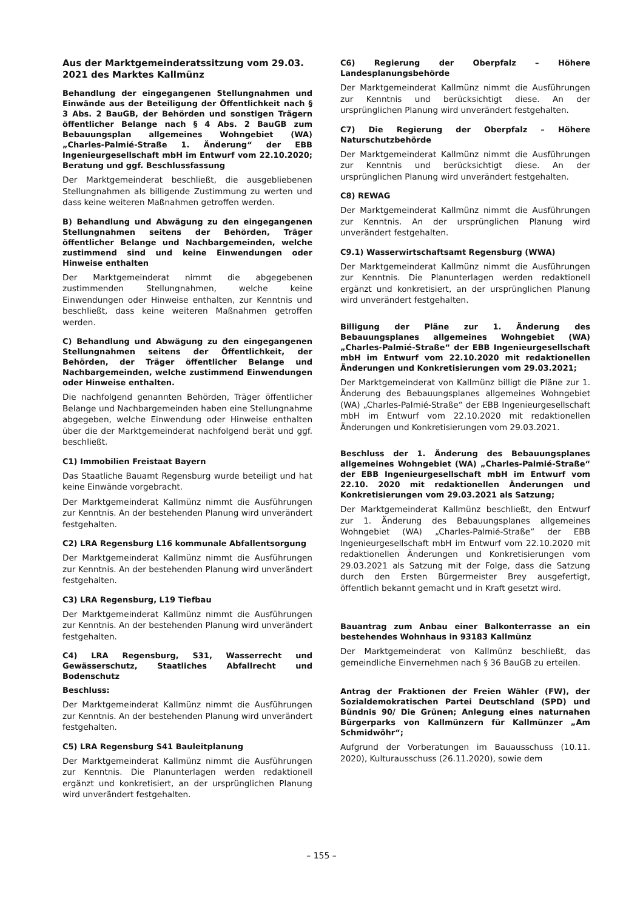Aus der Marktgemeinderatssitzung vom 29.03. 2021 des Marktes Kallmünz
Behandlung der eingegangenen Stellungnahmen und Einwände aus der Beteiligung der Öffentlichkeit nach § 3 Abs. 2 BauGB, der Behörden und sonstigen Trägern öffentlicher Belange nach § 4 Abs. 2 BauGB zum Bebauungsplan allgemeines Wohngebiet (WA) „Charles-Palmié-Straße 1. Änderung“ der EBB Ingenieurgesellschaft mbH im Entwurf vom 22.10.2020; Beratung und ggf. Beschlussfassung
Der Marktgemeinderat beschließt, die ausgebliebenen Stellungnahmen als billigende Zustimmung zu werten und dass keine weiteren Maßnahmen getroffen werden.
B) Behandlung und Abwägung zu den eingegangenen Stellungnahmen seitens der Behörden, Träger öffentlicher Belange und Nachbargemeinden, welche zustimmend sind und keine Einwendungen oder Hinweise enthalten
Der Marktgemeinderat nimmt die abgegebenen zustimmenden Stellungnahmen, welche keine Einwendungen oder Hinweise enthalten, zur Kenntnis und beschließt, dass keine weiteren Maßnahmen getroffen werden.
C) Behandlung und Abwägung zu den eingegangenen Stellungnahmen seitens der Öffentlichkeit, der Behörden, der Träger öffentlicher Belange und Nachbargemeinden, welche zustimmend Einwendungen oder Hinweise enthalten.
Die nachfolgend genannten Behörden, Träger öffentlicher Belange und Nachbargemeinden haben eine Stellungnahme abgegeben, welche Einwendung oder Hinweise enthalten über die der Marktgemeinderat nachfolgend berät und ggf. beschließt.
C1) Immobilien Freistaat Bayern
Das Staatliche Bauamt Regensburg wurde beteiligt und hat keine Einwände vorgebracht.
Der Marktgemeinderat Kallmünz nimmt die Ausführungen zur Kenntnis. An der bestehenden Planung wird unverändert festgehalten.
C2) LRA Regensburg L16 kommunale Abfallentsorgung
Der Marktgemeinderat Kallmünz nimmt die Ausführungen zur Kenntnis. An der bestehenden Planung wird unverändert festgehalten.
C3) LRA Regensburg, L19 Tiefbau
Der Marktgemeinderat Kallmünz nimmt die Ausführungen zur Kenntnis. An der bestehenden Planung wird unverändert festgehalten.
C4) LRA Regensburg, S31, Wasserrecht und Gewässerschutz, Staatliches Abfallrecht und Bodenschutz
Beschluss:
Der Marktgemeinderat Kallmünz nimmt die Ausführungen zur Kenntnis. An der bestehenden Planung wird unverändert festgehalten.
C5) LRA Regensburg S41 Bauleitplanung
Der Marktgemeinderat Kallmünz nimmt die Ausführungen zur Kenntnis. Die Planunterlagen werden redaktionell ergänzt und konkretisiert, an der ursprünglichen Planung wird unverändert festgehalten.
C6) Regierung der Oberpfalz – Höhere Landesplanungsbehörde
Der Marktgemeinderat Kallmünz nimmt die Ausführungen zur Kenntnis und berücksichtigt diese. An der ursprünglichen Planung wird unverändert festgehalten.
C7) Die Regierung der Oberpfalz – Höhere Naturschutzbehörde
Der Marktgemeinderat Kallmünz nimmt die Ausführungen zur Kenntnis und berücksichtigt diese. An der ursprünglichen Planung wird unverändert festgehalten.
C8) REWAG
Der Marktgemeinderat Kallmünz nimmt die Ausführungen zur Kenntnis. An der ursprünglichen Planung wird unverändert festgehalten.
C9.1) Wasserwirtschaftsamt Regensburg (WWA)
Der Marktgemeinderat Kallmünz nimmt die Ausführungen zur Kenntnis. Die Planunterlagen werden redaktionell ergänzt und konkretisiert, an der ursprünglichen Planung wird unverändert festgehalten.
Billigung der Pläne zur 1. Änderung des Bebauungsplanes allgemeines Wohngebiet (WA) „Charles-Palmié-Straße“ der EBB Ingenieurgesellschaft mbH im Entwurf vom 22.10.2020 mit redaktionellen Änderungen und Konkretisierungen vom 29.03.2021;
Der Marktgemeinderat von Kallmünz billigt die Pläne zur 1. Änderung des Bebauungsplanes allgemeines Wohngebiet (WA) „Charles-Palmié-Straße“ der EBB Ingenieurgesellschaft mbH im Entwurf vom 22.10.2020 mit redaktionellen Änderungen und Konkretisierungen vom 29.03.2021.
Beschluss der 1. Änderung des Bebauungsplanes allgemeines Wohngebiet (WA) „Charles-Palmié-Straße“ der EBB Ingenieurgesellschaft mbH im Entwurf vom 22.10. 2020 mit redaktionellen Änderungen und Konkretisierungen vom 29.03.2021 als Satzung;
Der Marktgemeinderat Kallmünz beschließt, den Entwurf zur 1. Änderung des Bebauungsplanes allgemeines Wohngebiet (WA) „Charles-Palmié-Straße“ der EBB Ingenieurgesellschaft mbH im Entwurf vom 22.10.2020 mit redaktionellen Änderungen und Konkretisierungen vom 29.03.2021 als Satzung mit der Folge, dass die Satzung durch den Ersten Bürgermeister Brey ausgefertigt, öffentlich bekannt gemacht und in Kraft gesetzt wird.
Bauantrag zum Anbau einer Balkonterrasse an ein bestehendes Wohnhaus in 93183 Kallmünz
Der Marktgemeinderat von Kallmünz beschließt, das gemeindliche Einvernehmen nach § 36 BauGB zu erteilen.
Antrag der Fraktionen der Freien Wähler (FW), der Sozialdemokratischen Partei Deutschland (SPD) und Bündnis 90/ Die Grünen; Anlegung eines naturnahen Bürgerparks von Kallmünzern für Kallmünzer „Am Schmidwöhr“;
Aufgrund der Vorberatungen im Bauausschuss (10.11. 2020), Kulturausschuss (26.11.2020), sowie dem
– 155 –